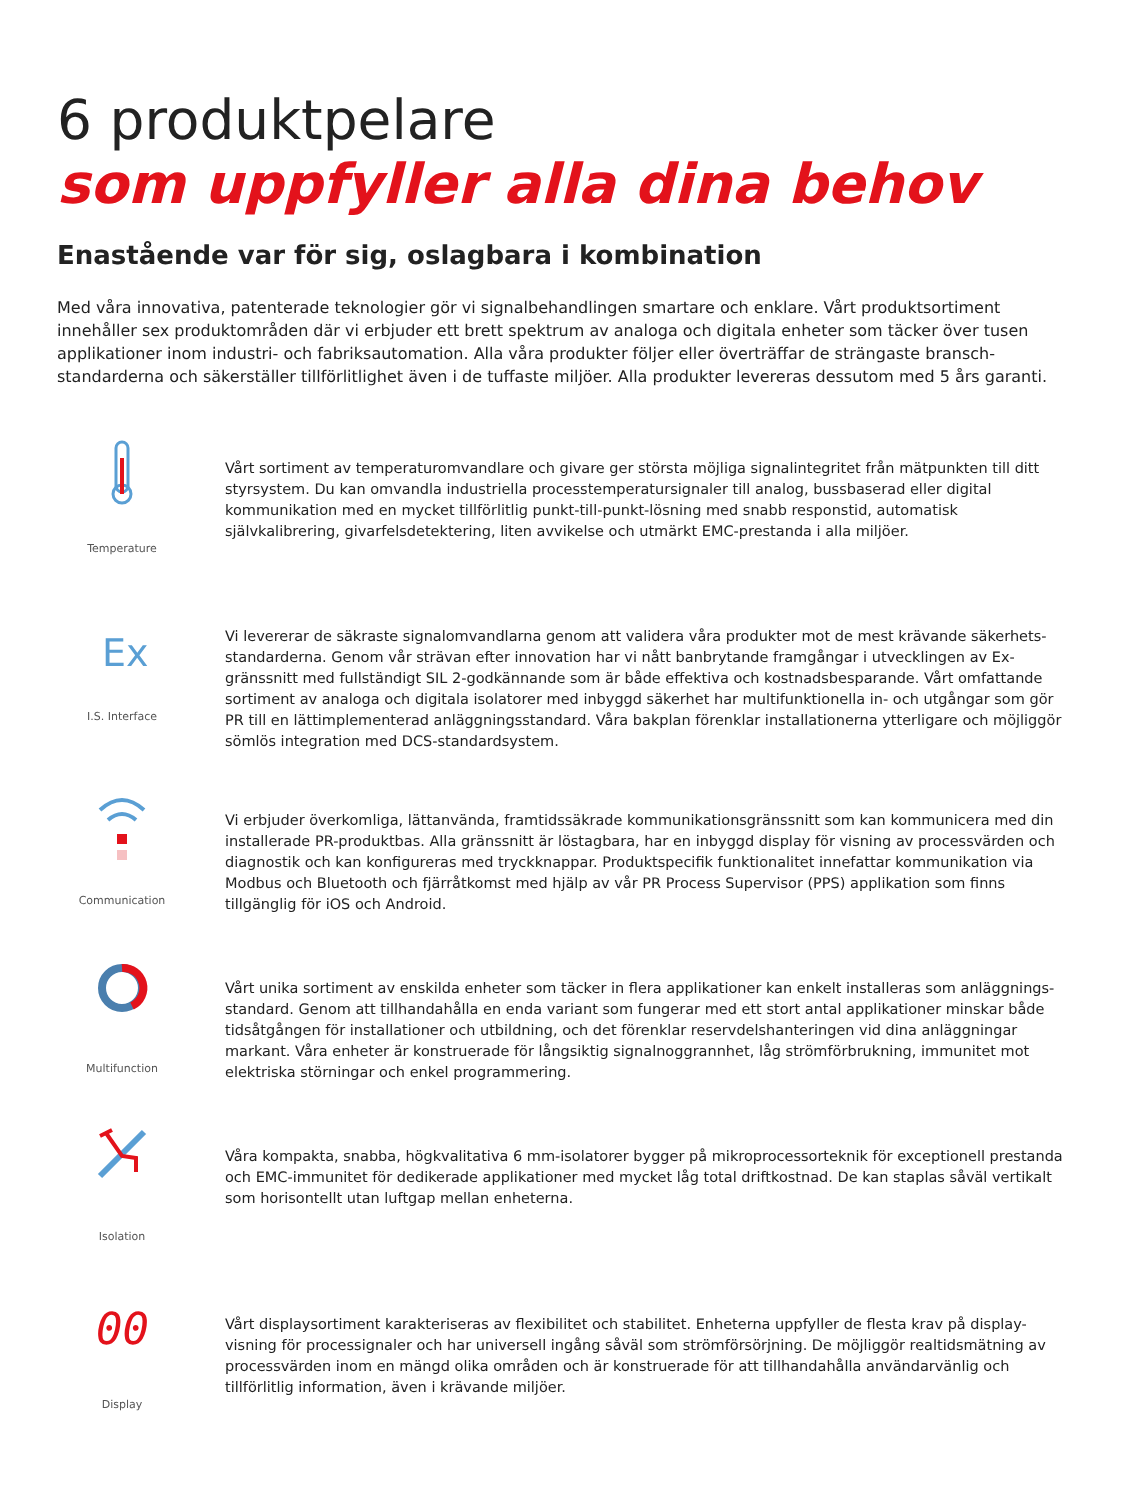6 produktpelare
som uppfyller alla dina behov
Enastående var för sig, oslagbara i kombination
Med våra innovativa, patenterade teknologier gör vi signalbehandlingen smartare och enklare. Vårt produktsortiment innehåller sex produktområden där vi erbjuder ett brett spektrum av analoga och digitala enheter som täcker över tusen applikationer inom industri- och fabriksautomation. Alla våra produkter följer eller överträffar de strängaste bransch-standarderna och säkerställer tillförlitlighet även i de tuffaste miljöer. Alla produkter levereras dessutom med 5 års garanti.
Temperature
Vårt sortiment av temperaturomvandlare och givare ger största möjliga signalintegritet från mätpunkten till ditt styrsystem. Du kan omvandla industriella processtemperatursignaler till analog, bussbaserad eller digital kommunikation med en mycket tillförlitlig punkt-till-punkt-lösning med snabb responstid, automatisk självkalibrering, givarfelsdetektering, liten avvikelse och utmärkt EMC-prestanda i alla miljöer.
Ex
I.S. Interface
Vi levererar de säkraste signalomvandlarna genom att validera våra produkter mot de mest krävande säkerhets-standarderna. Genom vår strävan efter innovation har vi nått banbrytande framgångar i utvecklingen av Ex-gränssnitt med fullständigt SIL 2-godkännande som är både effektiva och kostnadsbesparande. Vårt omfattande sortiment av analoga och digitala isolatorer med inbyggd säkerhet har multifunktionella in- och utgångar som gör PR till en lättimplementerad anläggningsstandard. Våra bakplan förenklar installationerna ytterligare och möjliggör sömlös integration med DCS-standardsystem.
Communication
Vi erbjuder överkomliga, lättanvända, framtidssäkrade kommunikationsgränssnitt som kan kommunicera med din installerade PR-produktbas. Alla gränssnitt är löstagbara, har en inbyggd display för visning av processvärden och diagnostik och kan konfigureras med tryckknappar. Produktspecifik funktionalitet innefattar kommunikation via Modbus och Bluetooth och fjärråtkomst med hjälp av vår PR Process Supervisor (PPS) applikation som finns tillgänglig för iOS och Android.
Multifunction
Vårt unika sortiment av enskilda enheter som täcker in flera applikationer kan enkelt installeras som anläggnings-standard. Genom att tillhandahålla en enda variant som fungerar med ett stort antal applikationer minskar både tidsåtgången för installationer och utbildning, och det förenklar reservdelshanteringen vid dina anläggningar markant. Våra enheter är konstruerade för långsiktig signalnoggrannhet, låg strömförbrukning, immunitet mot elektriska störningar och enkel programmering.
Isolation
Våra kompakta, snabba, högkvalitativa 6 mm-isolatorer bygger på mikroprocessorteknik för exceptionell prestanda och EMC-immunitet för dedikerade applikationer med mycket låg total driftkostnad. De kan staplas såväl vertikalt som horisontellt utan luftgap mellan enheterna.
00
Display
Vårt displaysortiment karakteriseras av flexibilitet och stabilitet. Enheterna uppfyller de flesta krav på display-visning för processignaler och har universell ingång såväl som strömförsörjning. De möjliggör realtidsmätning av processvärden inom en mängd olika områden och är konstruerade för att tillhandahålla användarvänlig och tillförlitlig information, även i krävande miljöer.